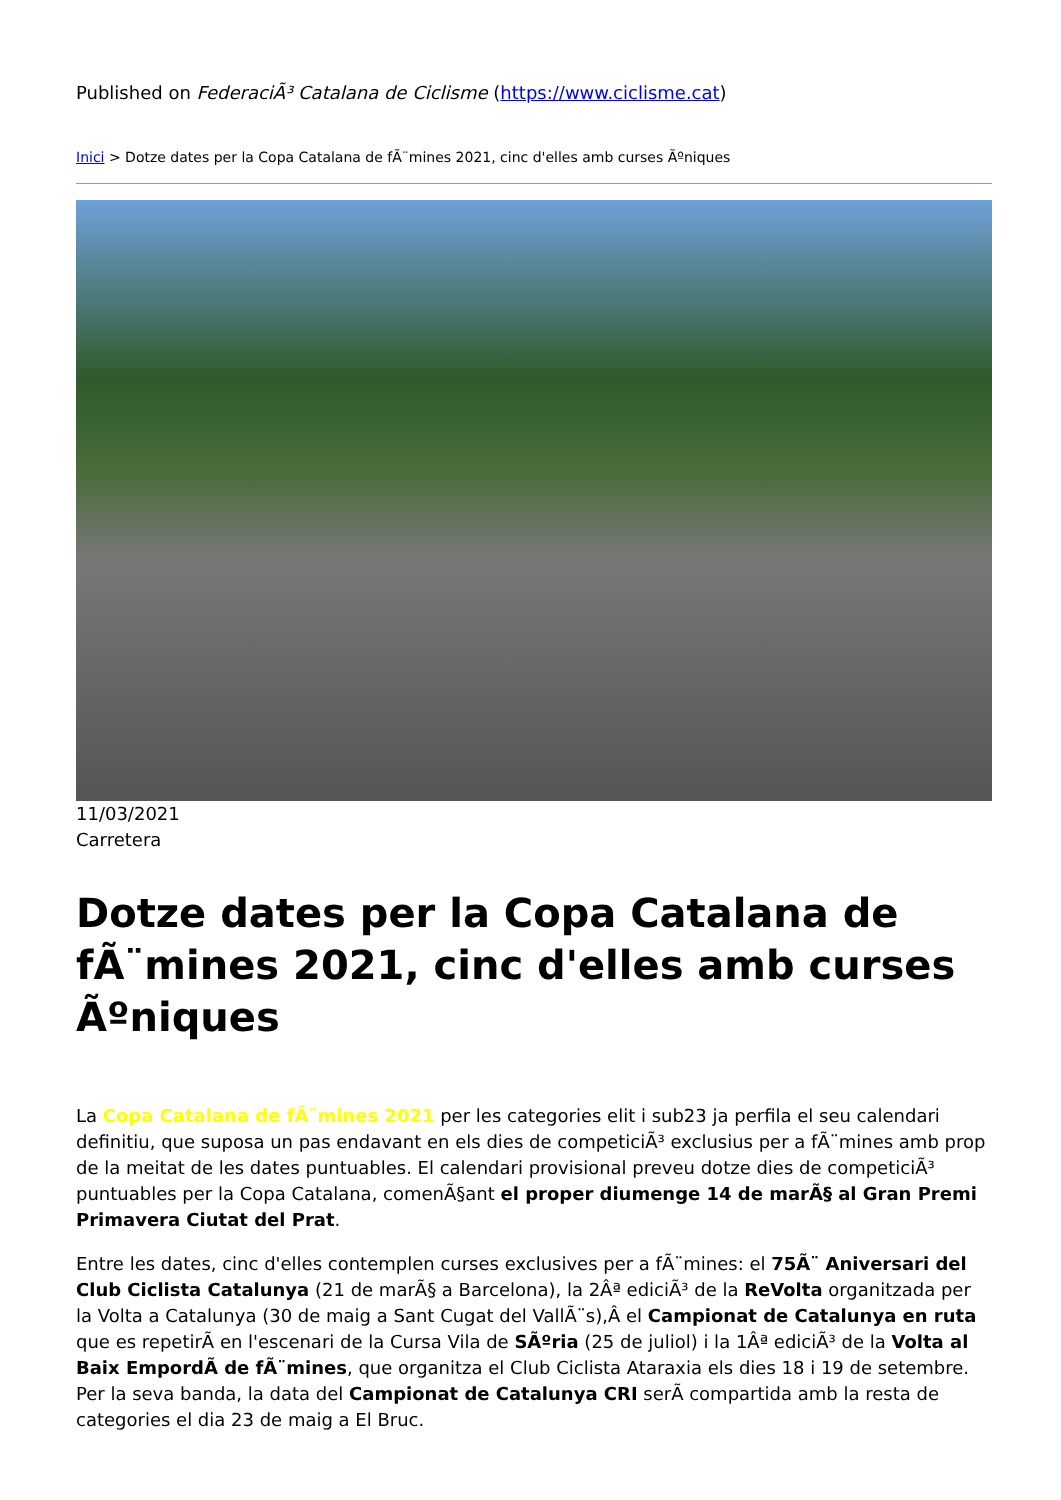Published on FederaciÃ³ Catalana de Ciclisme (https://www.ciclisme.cat)
Inici > Dotze dates per la Copa Catalana de fÃ¨mines 2021, cinc d'elles amb curses Ãºniques
11/03/2021
Carretera
Dotze dates per la Copa Catalana de fÃ¨mines 2021, cinc d'elles amb curses Ãºniques
La Copa Catalana de fÃ¨mines 2021 per les categories elit i sub23 ja perfila el seu calendari definitiu, que suposa un pas endavant en els dies de competiciÃ³ exclusius per a fÃ¨mines amb prop de la meitat de les dates puntuables. El calendari provisional preveu dotze dies de competiciÃ³ puntuables per la Copa Catalana, comenÃ§ant el proper diumenge 14 de marÃ§ al Gran Premi Primavera Ciutat del Prat.
Entre les dates, cinc d'elles contemplen curses exclusives per a fÃ¨mines: el 75Ã¨ Aniversari del Club Ciclista Catalunya (21 de marÃ§ a Barcelona), la 2Âª ediciÃ³ de la ReVolta organitzada per la Volta a Catalunya (30 de maig a Sant Cugat del VallÃ¨s),Â el Campionat de Catalunya en ruta que es repetirÃ en l'escenari de la Cursa Vila de SÃºria (25 de juliol) i la 1Âª ediciÃ³ de la Volta al Baix EmpordÃ de fÃ¨mines, que organitza el Club Ciclista Ataraxia els dies 18 i 19 de setembre. Per la seva banda, la data del Campionat de Catalunya CRI serÃ compartida amb la resta de categories el dia 23 de maig a El Bruc.